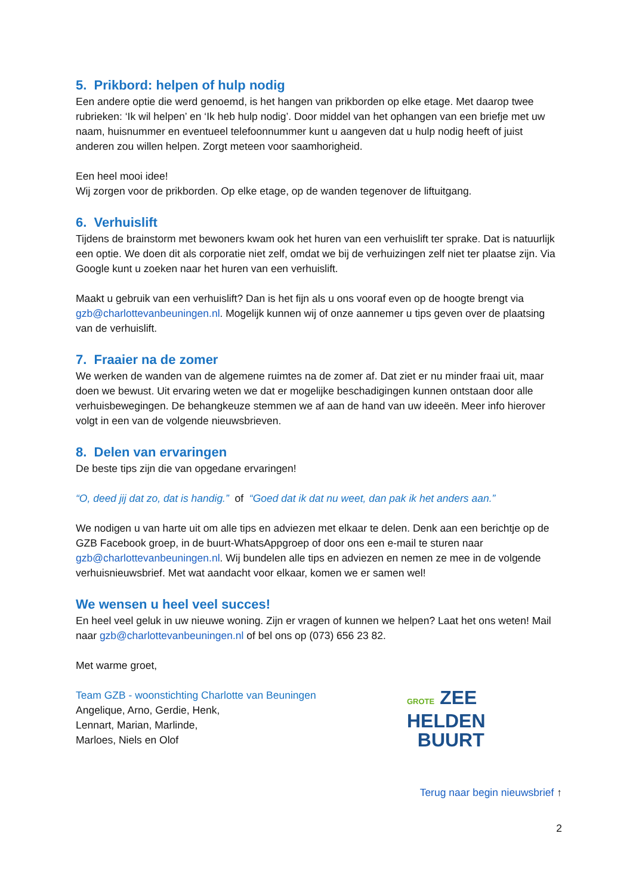5. Prikbord: helpen of hulp nodig
Een andere optie die werd genoemd, is het hangen van prikborden op elke etage. Met daarop twee rubrieken: ‘Ik wil helpen’ en ‘Ik heb hulp nodig’. Door middel van het ophangen van een briefje met uw naam, huisnummer en eventueel telefoonnummer kunt u aangeven dat u hulp nodig heeft of juist anderen zou willen helpen. Zorgt meteen voor saamhorigheid.
Een heel mooi idee!
Wij zorgen voor de prikborden. Op elke etage, op de wanden tegenover de liftuitgang.
6. Verhuislift
Tijdens de brainstorm met bewoners kwam ook het huren van een verhuislift ter sprake. Dat is natuurlijk een optie. We doen dit als corporatie niet zelf, omdat we bij de verhuizingen zelf niet ter plaatse zijn. Via Google kunt u zoeken naar het huren van een verhuislift.
Maakt u gebruik van een verhuislift? Dan is het fijn als u ons vooraf even op de hoogte brengt via gzb@charlottevanbeuningen.nl. Mogelijk kunnen wij of onze aannemer u tips geven over de plaatsing van de verhuislift.
7. Fraaier na de zomer
We werken de wanden van de algemene ruimtes na de zomer af. Dat ziet er nu minder fraai uit, maar doen we bewust. Uit ervaring weten we dat er mogelijke beschadigingen kunnen ontstaan door alle verhuisbewegingen. De behangkeuze stemmen we af aan de hand van uw ideeën. Meer info hierover volgt in een van de volgende nieuwsbrieven.
8. Delen van ervaringen
De beste tips zijn die van opgedane ervaringen!
“O, deed jij dat zo, dat is handig.” of “Goed dat ik dat nu weet, dan pak ik het anders aan.”
We nodigen u van harte uit om alle tips en adviezen met elkaar te delen. Denk aan een berichtje op de GZB Facebook groep, in de buurt-WhatsAppgroep of door ons een e-mail te sturen naar gzb@charlottevanbeuningen.nl. Wij bundelen alle tips en adviezen en nemen ze mee in de volgende verhuisnieuwsbrief. Met wat aandacht voor elkaar, komen we er samen wel!
We wensen u heel veel succes!
En heel veel geluk in uw nieuwe woning. Zijn er vragen of kunnen we helpen? Laat het ons weten! Mail naar gzb@charlottevanbeuningen.nl of bel ons op (073) 656 23 82.
Met warme groet,
Team GZB - woonstichting Charlotte van Beuningen
Angelique, Arno, Gerdie, Henk,
Lennart, Marian, Marlinde,
Marloes, Niels en Olof
GROTE ZEE
HELDEN
BUURT
Terug naar begin nieuwsbrief ↑
2